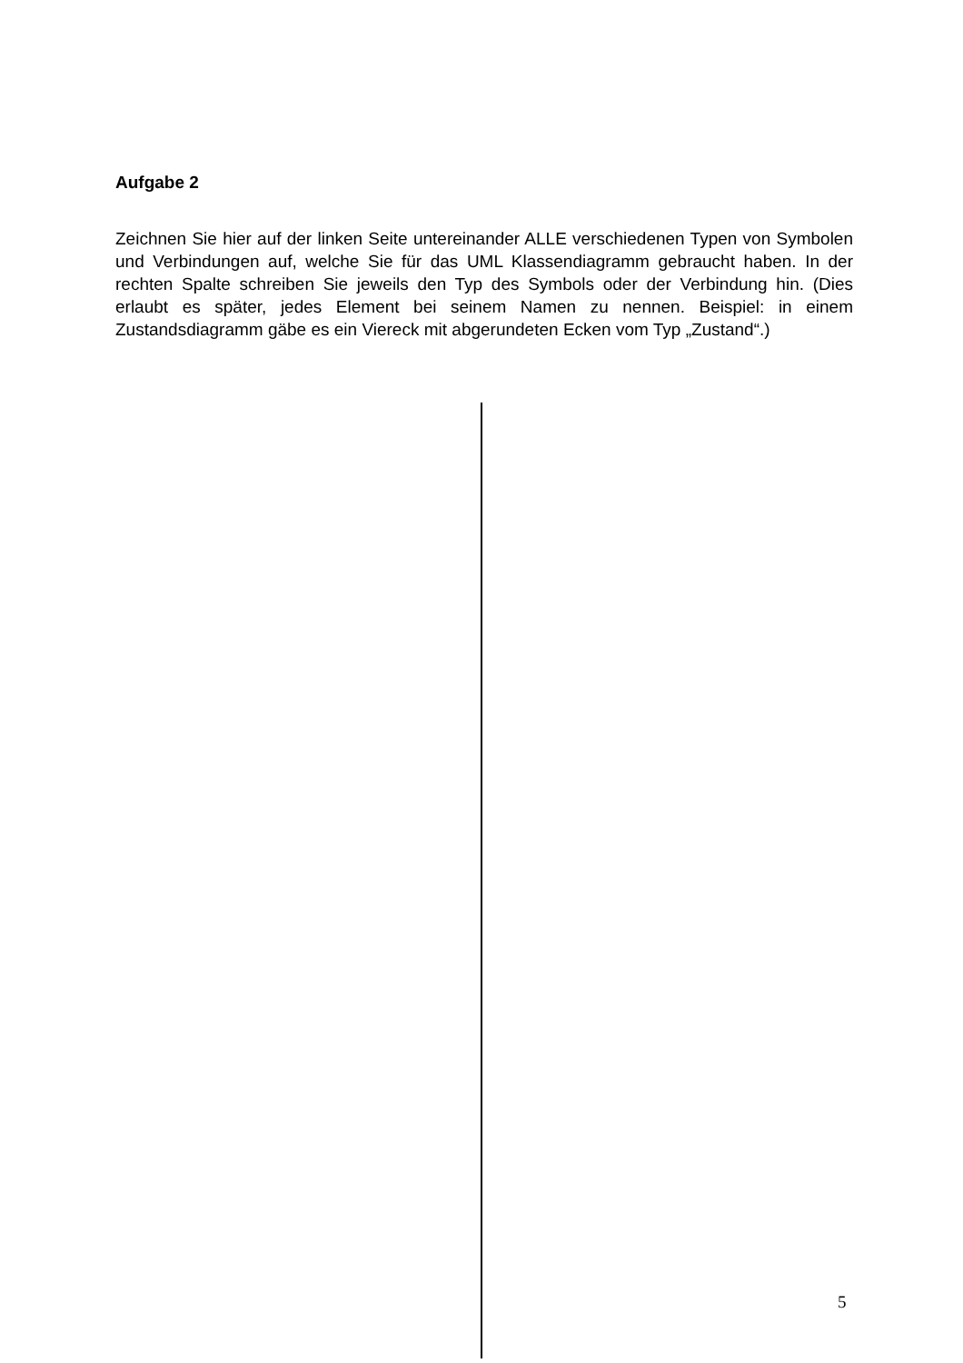Aufgabe 2
Zeichnen Sie hier auf der linken Seite untereinander ALLE verschiedenen Typen von Symbolen und Verbindungen auf, welche Sie für das UML Klassendiagramm gebraucht haben. In der rechten Spalte schreiben Sie jeweils den Typ des Symbols oder der Verbindung hin. (Dies erlaubt es später, jedes Element bei seinem Namen zu nennen. Beispiel: in einem Zustandsdiagramm gäbe es ein Viereck mit abgerundeten Ecken vom Typ „Zustand“.)
5